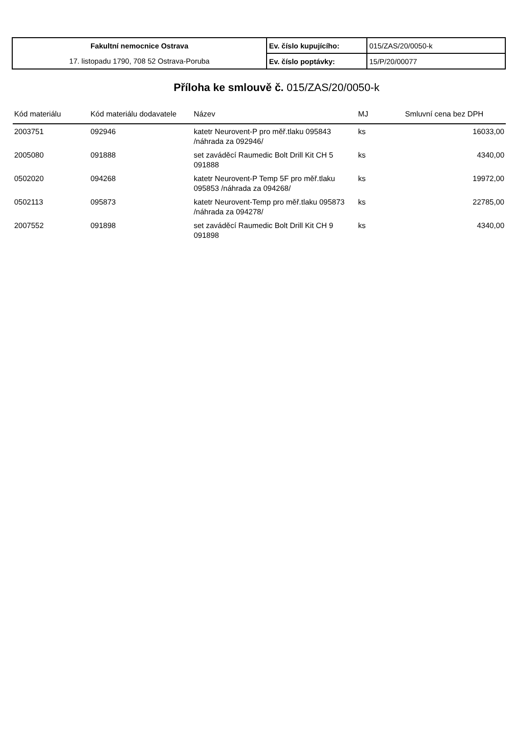| Fakultní nemocnice Ostrava | Ev. číslo kupujícího: | 015/ZAS/20/0050-k |
| 17. listopadu 1790, 708 52 Ostrava-Poruba | Ev. číslo poptávky: | 15/P/20/00077 |
Příloha ke smlouvě č. 015/ZAS/20/0050-k
| Kód materiálu | Kód materiálu dodavatele | Název | MJ | Smluvní cena bez DPH |
| --- | --- | --- | --- | --- |
| 2003751 | 092946 | katetr Neurovent-P pro měř.tlaku 095843 /náhrada za 092946/ | ks | 16033,00 |
| 2005080 | 091888 | set zaváděcí Raumedic Bolt Drill Kit CH 5 091888 | ks | 4340,00 |
| 0502020 | 094268 | katetr Neurovent-P Temp 5F pro měř.tlaku 095853 /náhrada za 094268/ | ks | 19972,00 |
| 0502113 | 095873 | katetr Neurovent-Temp pro měř.tlaku 095873 /náhrada za 094278/ | ks | 22785,00 |
| 2007552 | 091898 | set zaváděcí Raumedic Bolt Drill Kit CH 9 091898 | ks | 4340,00 |